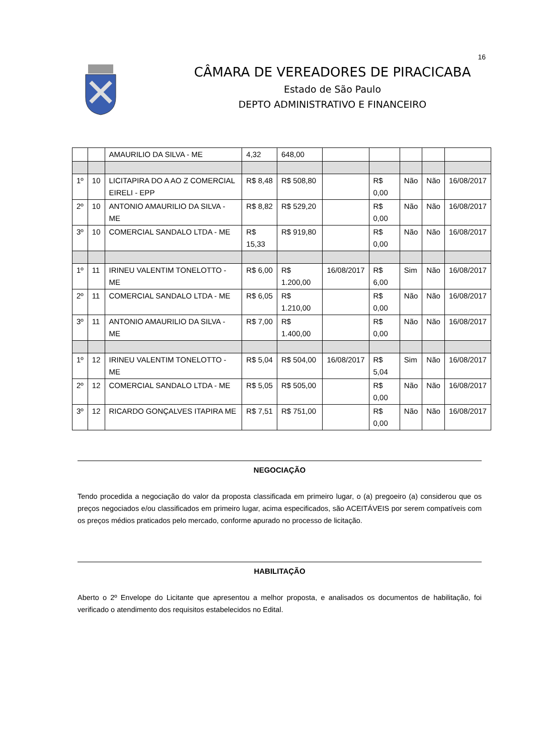16
CÂMARA DE VEREADORES DE PIRACICABA
Estado de São Paulo
DEPTO ADMINISTRATIVO E FINANCEIRO
| | | AMAURILIO DA SILVA - ME | 4,32 | 648,00 | | | | | |
| 1º | 10 | LICITAPIRA DO A AO Z COMERCIAL EIRELI - EPP | R$ 8,48 | R$ 508,80 | | R$ 0,00 | Não | Não | 16/08/2017 |
| 2º | 10 | ANTONIO AMAURILIO DA SILVA - ME | R$ 8,82 | R$ 529,20 | | R$ 0,00 | Não | Não | 16/08/2017 |
| 3º | 10 | COMERCIAL SANDALO LTDA - ME | R$ 15,33 | R$ 919,80 | | R$ 0,00 | Não | Não | 16/08/2017 |
| 1º | 11 | IRINEU VALENTIM TONELOTTO - ME | R$ 6,00 | R$ 1.200,00 | 16/08/2017 | R$ 6,00 | Sim | Não | 16/08/2017 |
| 2º | 11 | COMERCIAL SANDALO LTDA - ME | R$ 6,05 | R$ 1.210,00 | | R$ 0,00 | Não | Não | 16/08/2017 |
| 3º | 11 | ANTONIO AMAURILIO DA SILVA - ME | R$ 7,00 | R$ 1.400,00 | | R$ 0,00 | Não | Não | 16/08/2017 |
| 1º | 12 | IRINEU VALENTIM TONELOTTO - ME | R$ 5,04 | R$ 504,00 | 16/08/2017 | R$ 5,04 | Sim | Não | 16/08/2017 |
| 2º | 12 | COMERCIAL SANDALO LTDA - ME | R$ 5,05 | R$ 505,00 | | R$ 0,00 | Não | Não | 16/08/2017 |
| 3º | 12 | RICARDO GONÇALVES ITAPIRA ME | R$ 7,51 | R$ 751,00 | | R$ 0,00 | Não | Não | 16/08/2017 |
NEGOCIAÇÃO
Tendo procedida a negociação do valor da proposta classificada em primeiro lugar, o (a) pregoeiro (a) considerou que os preços negociados e/ou classificados em primeiro lugar, acima especificados, são ACEITÁVEIS por serem compatíveis com os preços médios praticados pelo mercado, conforme apurado no processo de licitação.
HABILITAÇÃO
Aberto o 2º Envelope do Licitante que apresentou a melhor proposta, e analisados os documentos de habilitação, foi verificado o atendimento dos requisitos estabelecidos no Edital.